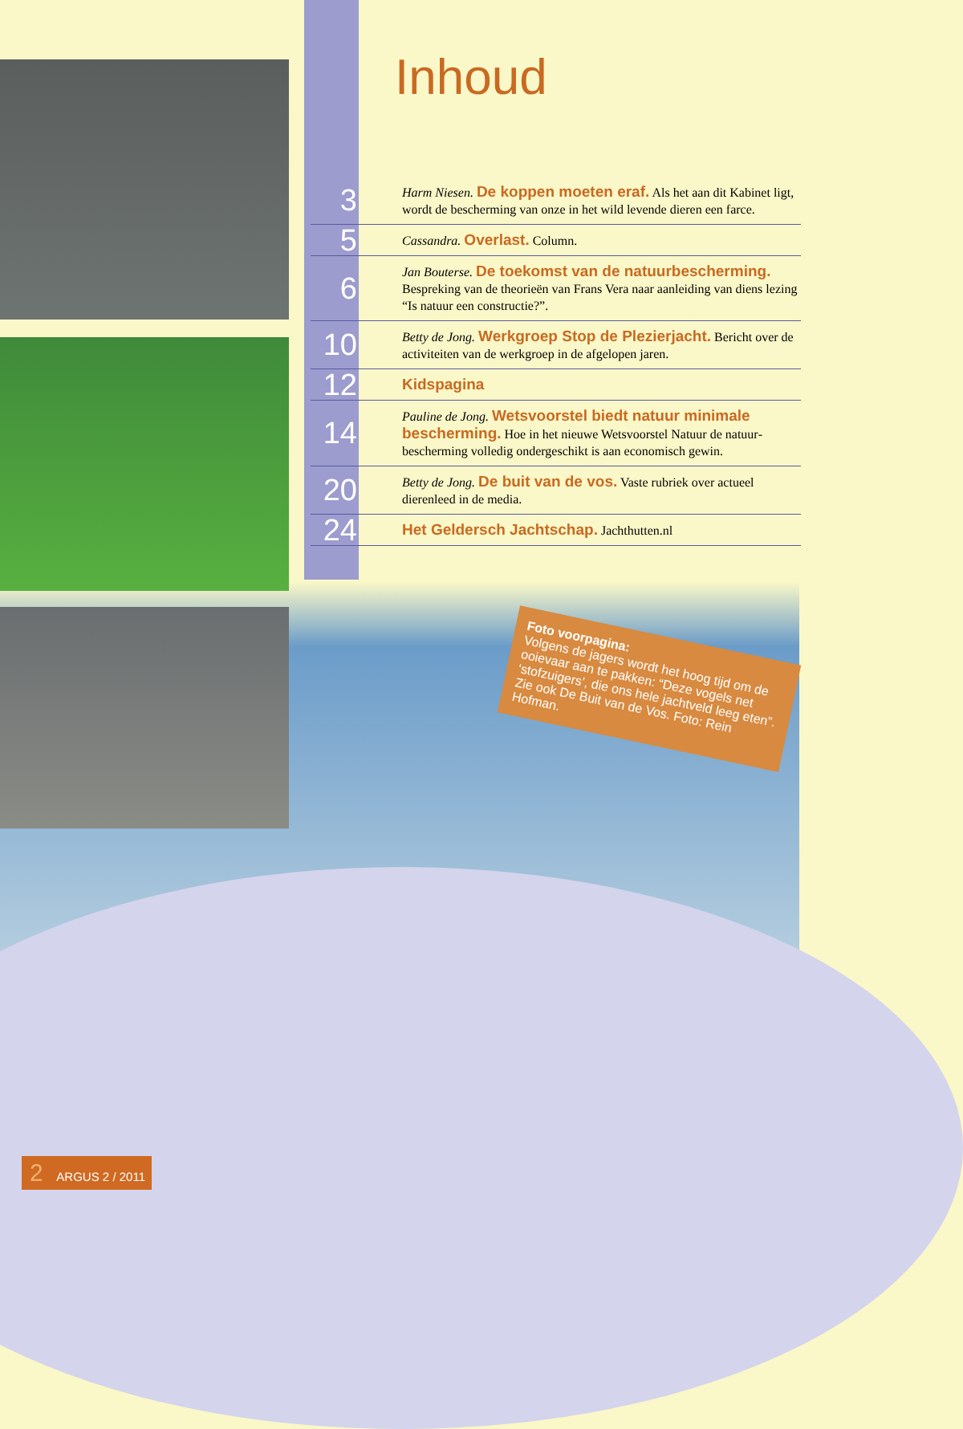Inhoud
| 3 | Harm Niesen. De koppen moeten eraf. Als het aan dit Kabinet ligt, wordt de bescherming van onze in het wild levende dieren een farce. |
| 5 | Cassandra. Overlast. Column. |
| 6 | Jan Bouterse. De toekomst van de natuurbescherming. Bespreking van de theorieën van Frans Vera naar aanleiding van diens lezing “Is natuur een constructie?”. |
| 10 | Betty de Jong. Werkgroep Stop de Plezierjacht. Bericht over de activiteiten van de werkgroep in de afgelopen jaren. |
| 12 | Kidspagina |
| 14 | Pauline de Jong. Wetsvoorstel biedt natuur minimale bescherming. Hoe in het nieuwe Wetsvoorstel Natuur de natuur­bescherming volledig ondergeschikt is aan economisch gewin. |
| 20 | Betty de Jong. De buit van de vos. Vaste rubriek over actueel dierenleed in de media. |
| 24 | Het Geldersch Jachtschap. Jachthutten.nl |
Foto voorpagina:
Volgens de jagers wordt het hoog tijd om de ooievaar aan te pakken: “Deze vogels net ‘stofzuigers’, die ons hele jachtveld leeg eten”. Zie ook De Buit van de Vos. Foto: Rein Hofman.
2 ARGUS 2 / 2011